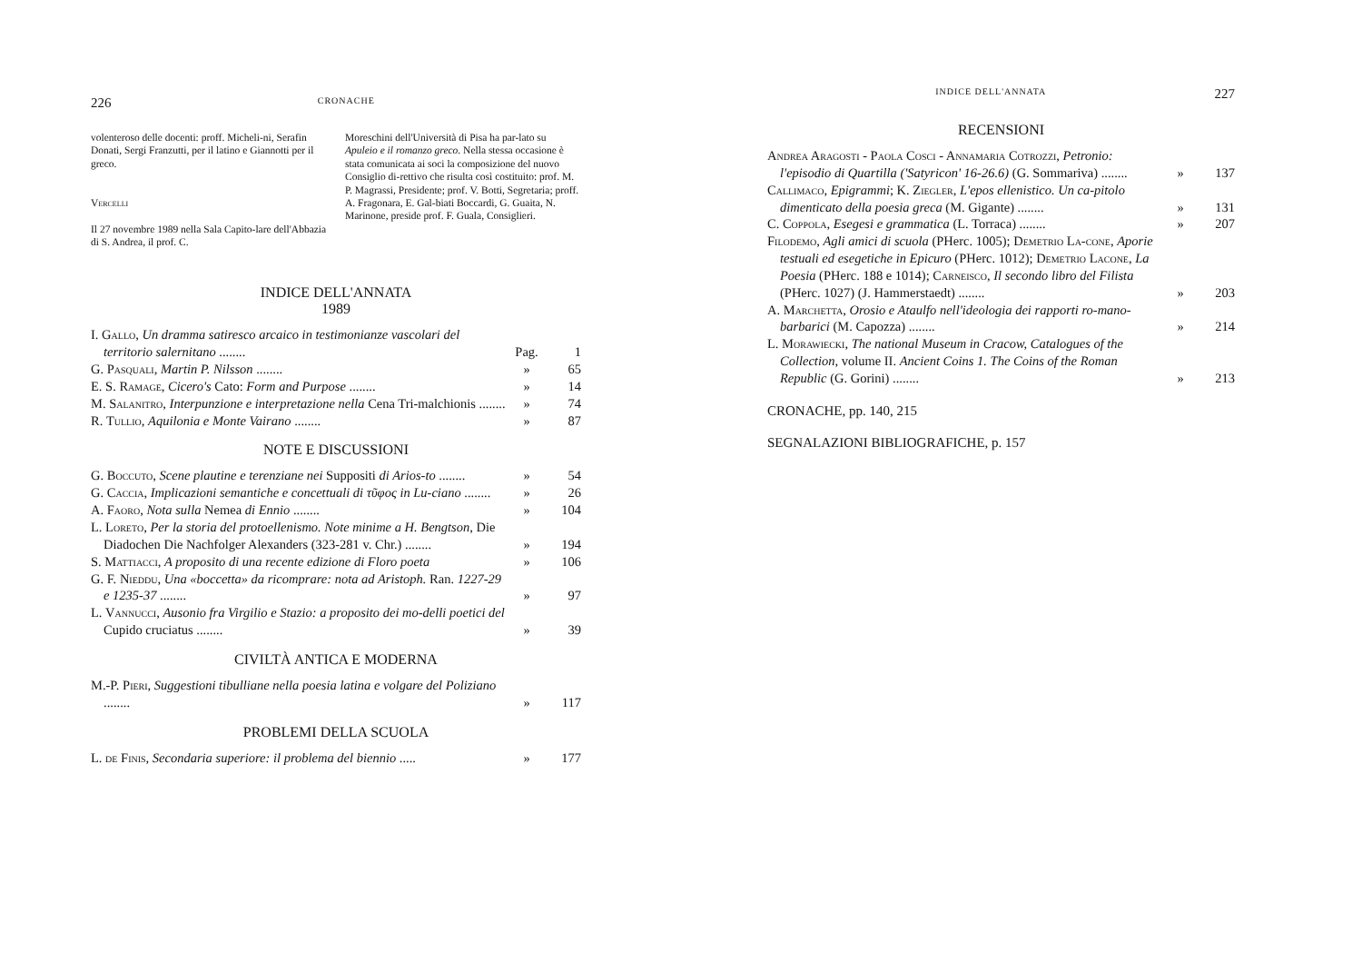226 CRONACHE
volenteroso delle docenti: proff. Micheli-ni, Serafin Donati, Sergi Franzutti, per il latino e Giannotti per il greco.
Vercelli
Il 27 novembre 1989 nella Sala Capito-lare dell'Abbazia di S. Andrea, il prof. C.
Moreschini dell'Università di Pisa ha par-lato su Apuleio e il romanzo greco. Nella stessa occasione è stata comunicata ai soci la composizione del nuovo Consiglio di-rettivo che risulta così costituito: prof. M. P. Magrassi, Presidente; prof. V. Botti, Segretaria; proff. A. Fragonara, E. Gal-biati Boccardi, G. Guaita, N. Marinone, preside prof. F. Guala, Consiglieri.
INDICE DELL'ANNATA
1989
I. Gallo, Un dramma satiresco arcaico in testimonianze vascolari del territorio salernitano ........ Pag. 1
G. Pasquali, Martin P. Nilsson ........ » 65
E. S. Ramage, Cicero's Cato: Form and Purpose ........ » 14
M. Salanitro, Interpunzione e interpretazione nella Cena Tri-malchionis ........ » 74
R. Tullio, Aquilonia e Monte Vairano ........ » 87
NOTE E DISCUSSIONI
G. Boccuto, Scene plautine e terenziane nei Suppositi di Arios-to ........ » 54
G. Caccia, Implicazioni semantiche e concettuali di τῦφος in Lu-ciano ........ » 26
A. Faoro, Nota sulla Nemea di Ennio ........ » 104
L. Loreto, Per la storia del protoellenismo. Note minime a H. Bengtson, Die Diadochen Die Nachfolger Alexanders (323-281 v. Chr.) ........ » 194
S. Mattiacci, A proposito di una recente edizione di Floro poeta » 106
G. F. Nieddu, Una «boccetta» da ricomprare: nota ad Aristoph. Ran. 1227-29 e 1235-37 ........ » 97
L. Vannucci, Ausonio fra Virgilio e Stazio: a proposito dei mo-delli poetici del Cupido cruciatus ........ » 39
CIVILTÀ ANTICA E MODERNA
M.-P. Pieri, Suggestioni tibulliane nella poesia latina e volgare del Poliziano ........ » 117
PROBLEMI DELLA SCUOLA
L. de Finis, Secondaria superiore: il problema del biennio ..... » 177
INDICE DELL'ANNATA 227
RECENSIONI
Andrea Aragosti - Paola Cosci - Annamaria Cotrozzi, Petronio: l'episodio di Quartilla ('Satyricon' 16-26.6) (G. Sommariva) ........ » 137
Callimaco, Epigrammi; K. Ziegler, L'epos ellenistico. Un ca-pitolo dimenticato della poesia greca (M. Gigante) ........ » 131
C. Coppola, Esegesi e grammatica (L. Torraca) ........ » 207
Filodemo, Agli amici di scuola (PHerc. 1005); Demetrio La-cone, Aporie testuali ed esegetiche in Epicuro (PHerc. 1012); Demetrio Lacone, La Poesia (PHerc. 188 e 1014); Carneisco, Il secondo libro del Filista (PHerc. 1027) (J. Hammerstaedt) ........ » 203
A. Marchetta, Orosio e Ataulfo nell'ideologia dei rapporti ro-mano-barbarici (M. Capozza) ........ » 214
L. Morawiecki, The national Museum in Cracow, Catalogues of the Collection, volume II. Ancient Coins 1. The Coins of the Roman Republic (G. Gorini) ........ » 213
CRONACHE, pp. 140, 215
SEGNALAZIONI BIBLIOGRAFICHE, p. 157